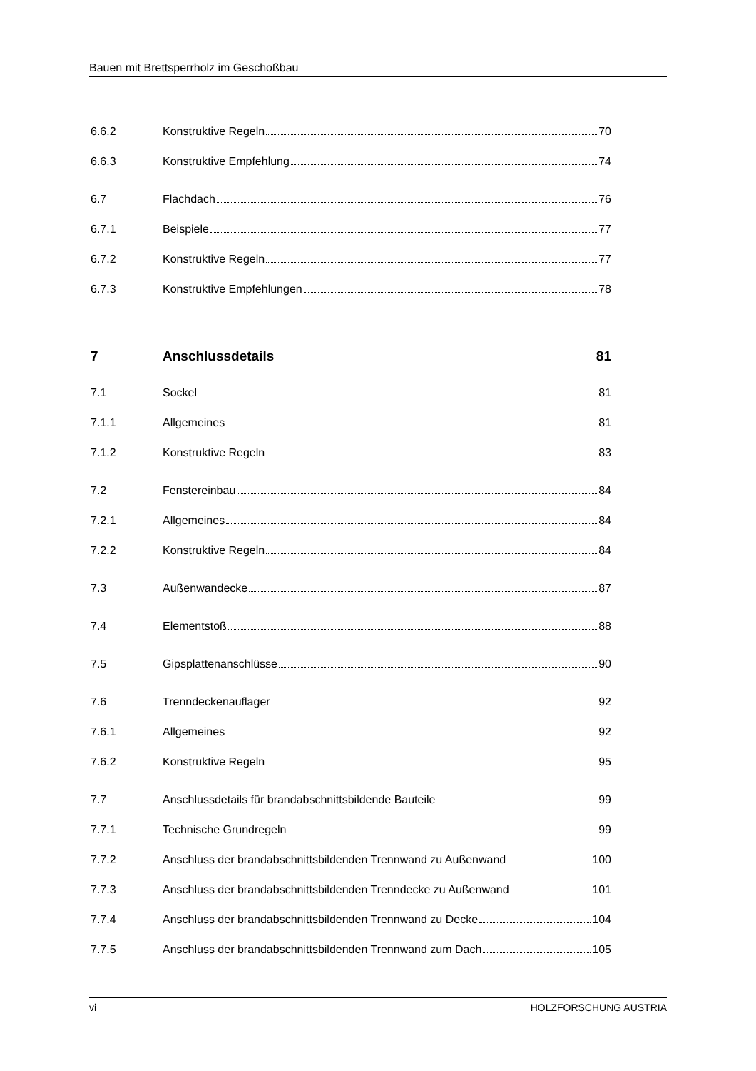Bauen mit Brettsperrholz im Geschoßbau
6.6.2 Konstruktive Regeln 70
6.6.3 Konstruktive Empfehlung 74
6.7 Flachdach 76
6.7.1 Beispiele 77
6.7.2 Konstruktive Regeln 77
6.7.3 Konstruktive Empfehlungen 78
7 Anschlussdetails 81
7.1 Sockel 81
7.1.1 Allgemeines 81
7.1.2 Konstruktive Regeln 83
7.2 Fenstereinbau 84
7.2.1 Allgemeines 84
7.2.2 Konstruktive Regeln 84
7.3 Außenwandecke 87
7.4 Elementstoß 88
7.5 Gipsplattenanschlüsse 90
7.6 Trenndeckenauflager 92
7.6.1 Allgemeines 92
7.6.2 Konstruktive Regeln 95
7.7 Anschlussdetails für brandabschnittsbildende Bauteile 99
7.7.1 Technische Grundregeln 99
7.7.2 Anschluss der brandabschnittsbildenden Trennwand zu Außenwand 100
7.7.3 Anschluss der brandabschnittsbildenden Trenndecke zu Außenwand 101
7.7.4 Anschluss der brandabschnittsbildenden Trennwand zu Decke 104
7.7.5 Anschluss der brandabschnittsbildenden Trennwand zum Dach 105
vi HOLZFORSCHUNG AUSTRIA